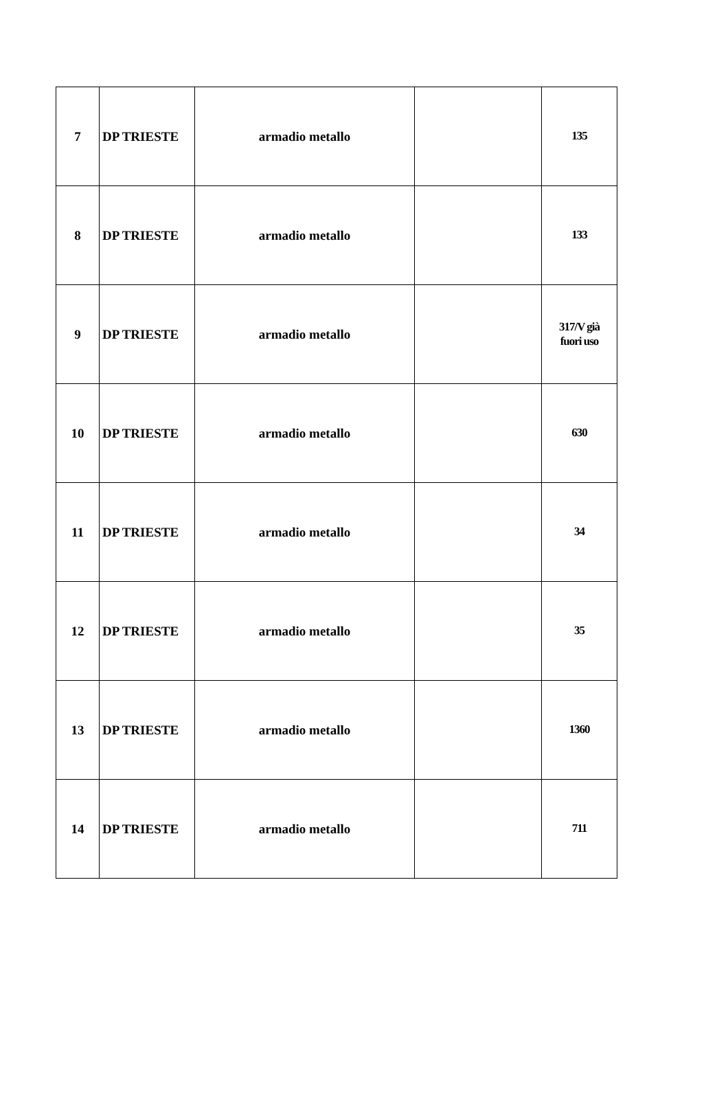| 7 | DP TRIESTE | armadio metallo | | 135 |
| 8 | DP TRIESTE | armadio metallo | | 133 |
| 9 | DP TRIESTE | armadio metallo | | 317/V già fuori uso |
| 10 | DP TRIESTE | armadio metallo | | 630 |
| 11 | DP TRIESTE | armadio metallo | | 34 |
| 12 | DP TRIESTE | armadio metallo | | 35 |
| 13 | DP TRIESTE | armadio metallo | | 1360 |
| 14 | DP TRIESTE | armadio metallo | | 711 |